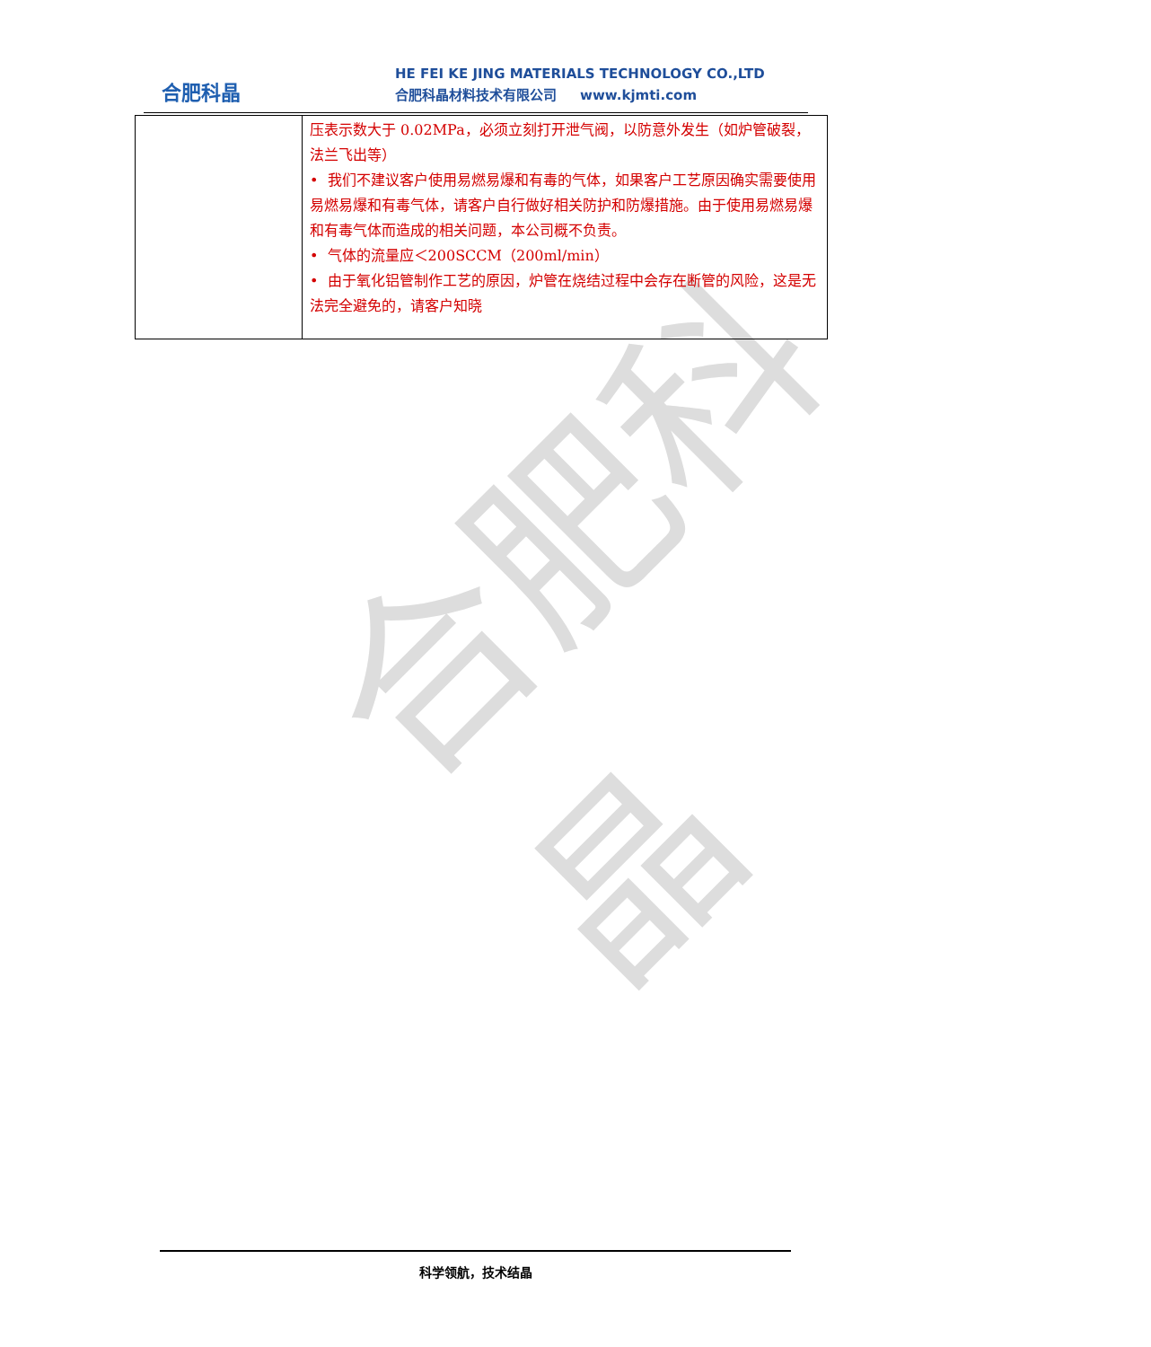合肥科晶
合肥科晶
HE FEI KE JING MATERIALS TECHNOLOGY CO.,LTD
合肥科晶材料技术有限公司 www.kjmti.com
| | 压表示数大于 0.02MPa，必须立刻打开泄气阀，以防意外发生（如炉管破裂，法兰飞出等） • 我们不建议客户使用易燃易爆和有毒的气体，如果客户工艺原因确实需要使用易燃易爆和有毒气体，请客户自行做好相关防护和防爆措施。由于使用易燃易爆和有毒气体而造成的相关问题，本公司概不负责。 • 气体的流量应＜200SCCM（200ml/min） • 由于氧化铝管制作工艺的原因，炉管在烧结过程中会存在断管的风险，这是无法完全避免的，请客户知晓 |
科学领航，技术结晶